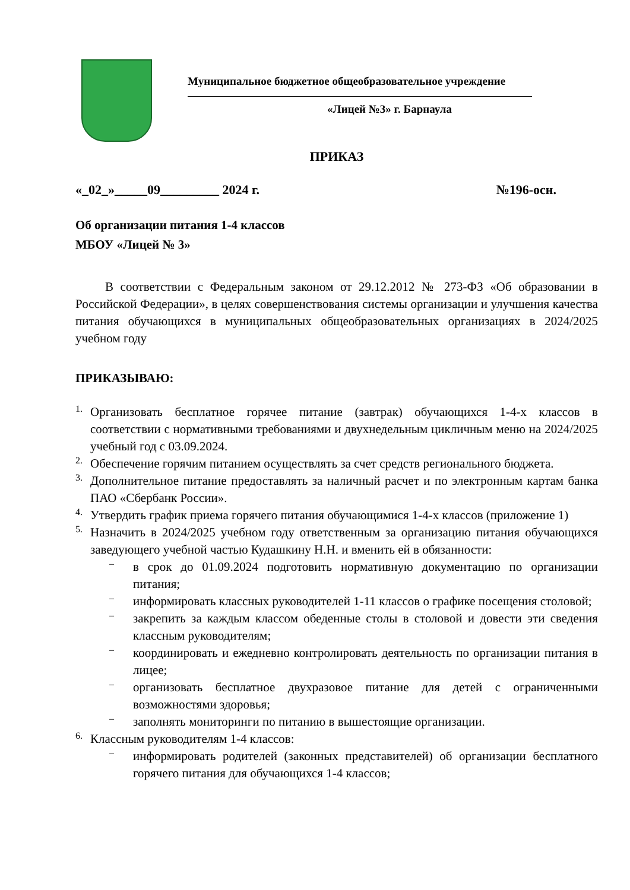Муниципальное бюджетное общеобразовательное учреждение
«Лицей №3» г. Барнаула
ПРИКАЗ
«_02_»_____09_________ 2024 г. №196-осн.
Об организации питания 1-4 классов
МБОУ «Лицей № 3»
В соответствии с Федеральным законом от 29.12.2012 № 273-ФЗ «Об образовании в Российской Федерации», в целях совершенствования системы организации и улучшения качества питания обучающихся в муниципальных общеобразовательных организациях в 2024/2025 учебном году
ПРИКАЗЫВАЮ:
1.
Организовать бесплатное горячее питание (завтрак) обучающихся 1-4-х классов в соответствии с нормативными требованиями и двухнедельным цикличным меню на 2024/2025 учебный год с 03.09.2024.
2.
Обеспечение горячим питанием осуществлять за счет средств регионального бюджета.
3.
Дополнительное питание предоставлять за наличный расчет и по электронным картам банка ПАО «Сбербанк России».
4.
Утвердить график приема горячего питания обучающимися 1-4-х классов (приложение 1)
5.
Назначить в 2024/2025 учебном году ответственным за организацию питания обучающихся заведующего учебной частью Кудашкину Н.Н. и вменить ей в обязанности:
–
в срок до 01.09.2024 подготовить нормативную документацию по организации питания;
–
информировать классных руководителей 1-11 классов о графике посещения столовой;
–
закрепить за каждым классом обеденные столы в столовой и довести эти сведения классным руководителям;
–
координировать и ежедневно контролировать деятельность по организации питания в лицее;
–
организовать бесплатное двухразовое питание для детей с ограниченными возможностями здоровья;
–
заполнять мониторинги по питанию в вышестоящие организации.
6.
Классным руководителям 1-4 классов:
–
информировать родителей (законных представителей) об организации бесплатного горячего питания для обучающихся 1-4 классов;